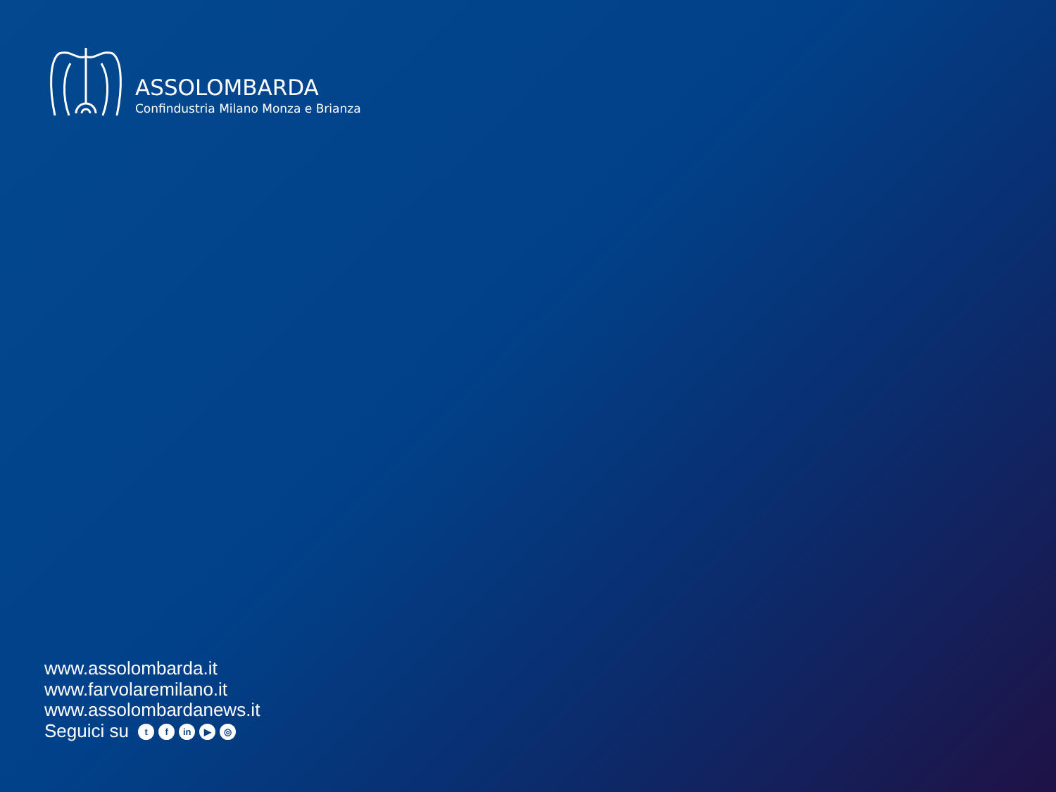ASSOLOMBARDA
Confindustria Milano Monza e Brianza
www.assolombarda.it
www.farvolaremilano.it
www.assolombardanews.it
Seguici su t f in ▶ ◎